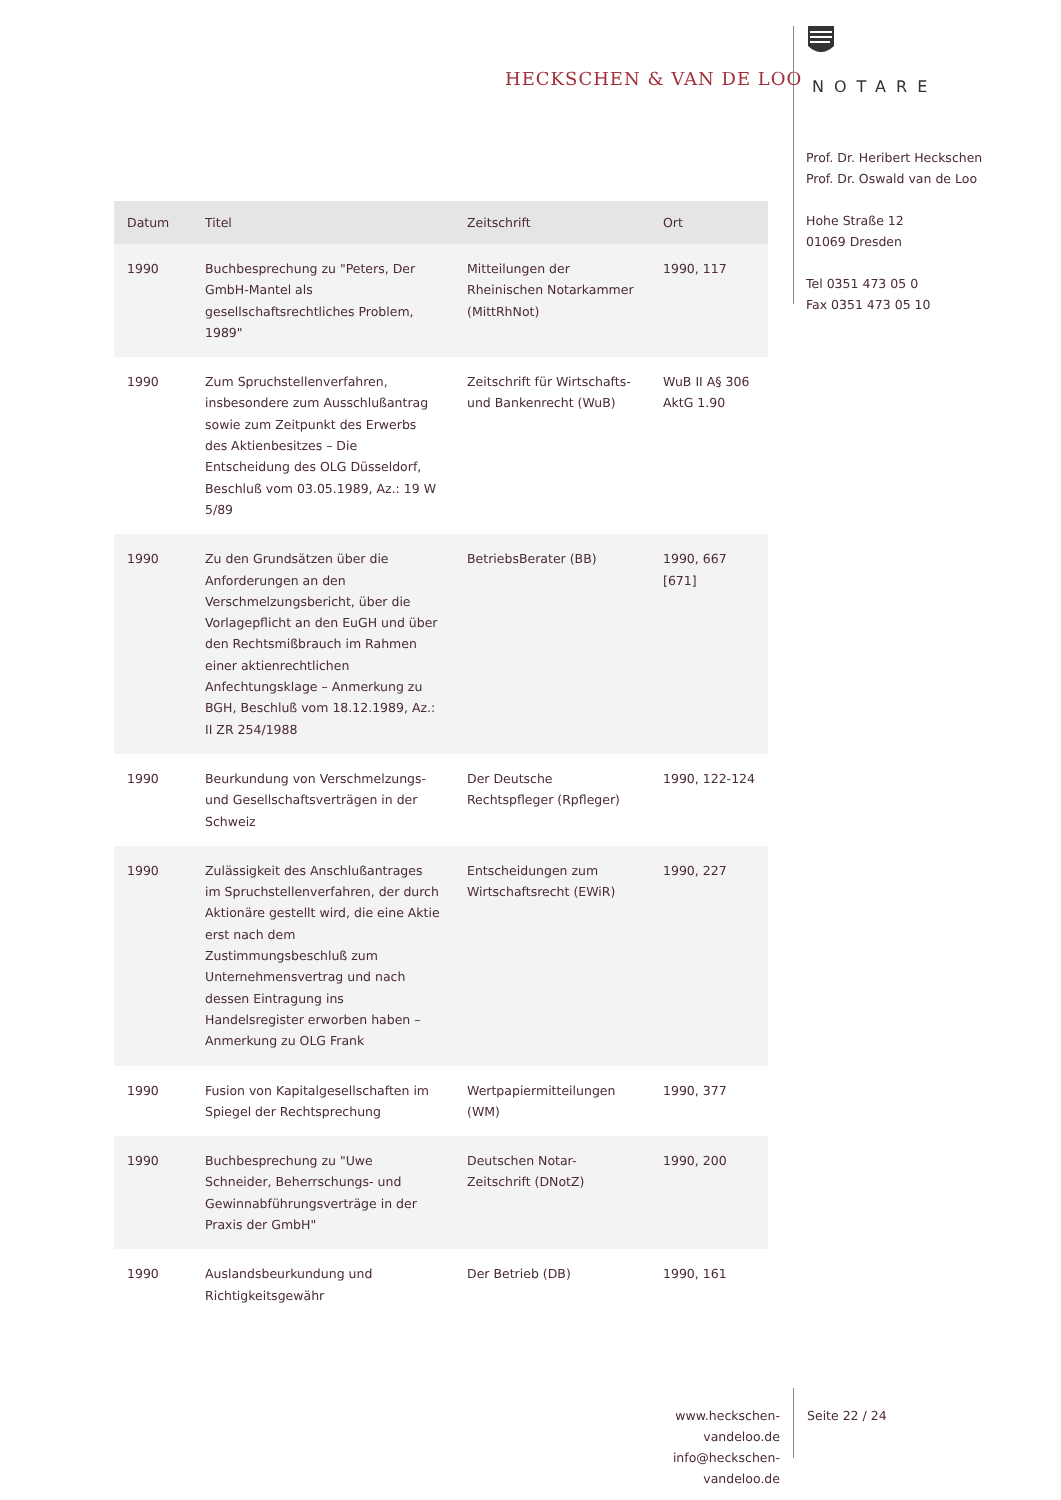HECKSCHEN & VAN DE LOO
NOTARE
Prof. Dr. Heribert Heckschen
Prof. Dr. Oswald van de Loo
Hohe Straße 12
01069 Dresden
Tel 0351 473 05 0
Fax 0351 473 05 10
| Datum | Titel | Zeitschrift | Ort |
| --- | --- | --- | --- |
| 1990 | Buchbesprechung zu "Peters, Der GmbH-Mantel als gesellschaftsrechtliches Problem, 1989" | Mitteilungen der Rheinischen Notarkammer (MittRhNot) | 1990, 117 |
| 1990 | Zum Spruchstellenverfahren, insbesondere zum Ausschlußantrag sowie zum Zeitpunkt des Erwerbs des Aktienbesitzes – Die Entscheidung des OLG Düsseldorf, Beschluß vom 03.05.1989, Az.: 19 W 5/89 | Zeitschrift für Wirtschafts- und Bankenrecht (WuB) | WuB II A§ 306 AktG 1.90 |
| 1990 | Zu den Grundsätzen über die Anforderungen an den Verschmelzungsbericht, über die Vorlagepflicht an den EuGH und über den Rechtsmißbrauch im Rahmen einer aktienrechtlichen Anfechtungsklage – Anmerkung zu BGH, Beschluß vom 18.12.1989, Az.: II ZR 254/1988 | BetriebsBerater (BB) | 1990, 667 [671] |
| 1990 | Beurkundung von Verschmelzungs- und Gesellschaftsverträgen in der Schweiz | Der Deutsche Rechtspfleger (Rpfleger) | 1990, 122-124 |
| 1990 | Zulässigkeit des Anschlußantrages im Spruchstellenverfahren, der durch Aktionäre gestellt wird, die eine Aktie erst nach dem Zustimmungsbeschluß zum Unternehmensvertrag und nach dessen Eintragung ins Handelsregister erworben haben – Anmerkung zu OLG Frank | Entscheidungen zum Wirtschaftsrecht (EWiR) | 1990, 227 |
| 1990 | Fusion von Kapitalgesellschaften im Spiegel der Rechtsprechung | Wertpapiermitteilungen (WM) | 1990, 377 |
| 1990 | Buchbesprechung zu "Uwe Schneider, Beherrschungs- und Gewinnabführungsverträge in der Praxis der GmbH" | Deutschen Notar-Zeitschrift (DNotZ) | 1990, 200 |
| 1990 | Auslandsbeurkundung und Richtigkeitsgewähr | Der Betrieb (DB) | 1990, 161 |
www.heckschen-vandeloo.de
info@heckschen-vandeloo.de
Seite 22 / 24